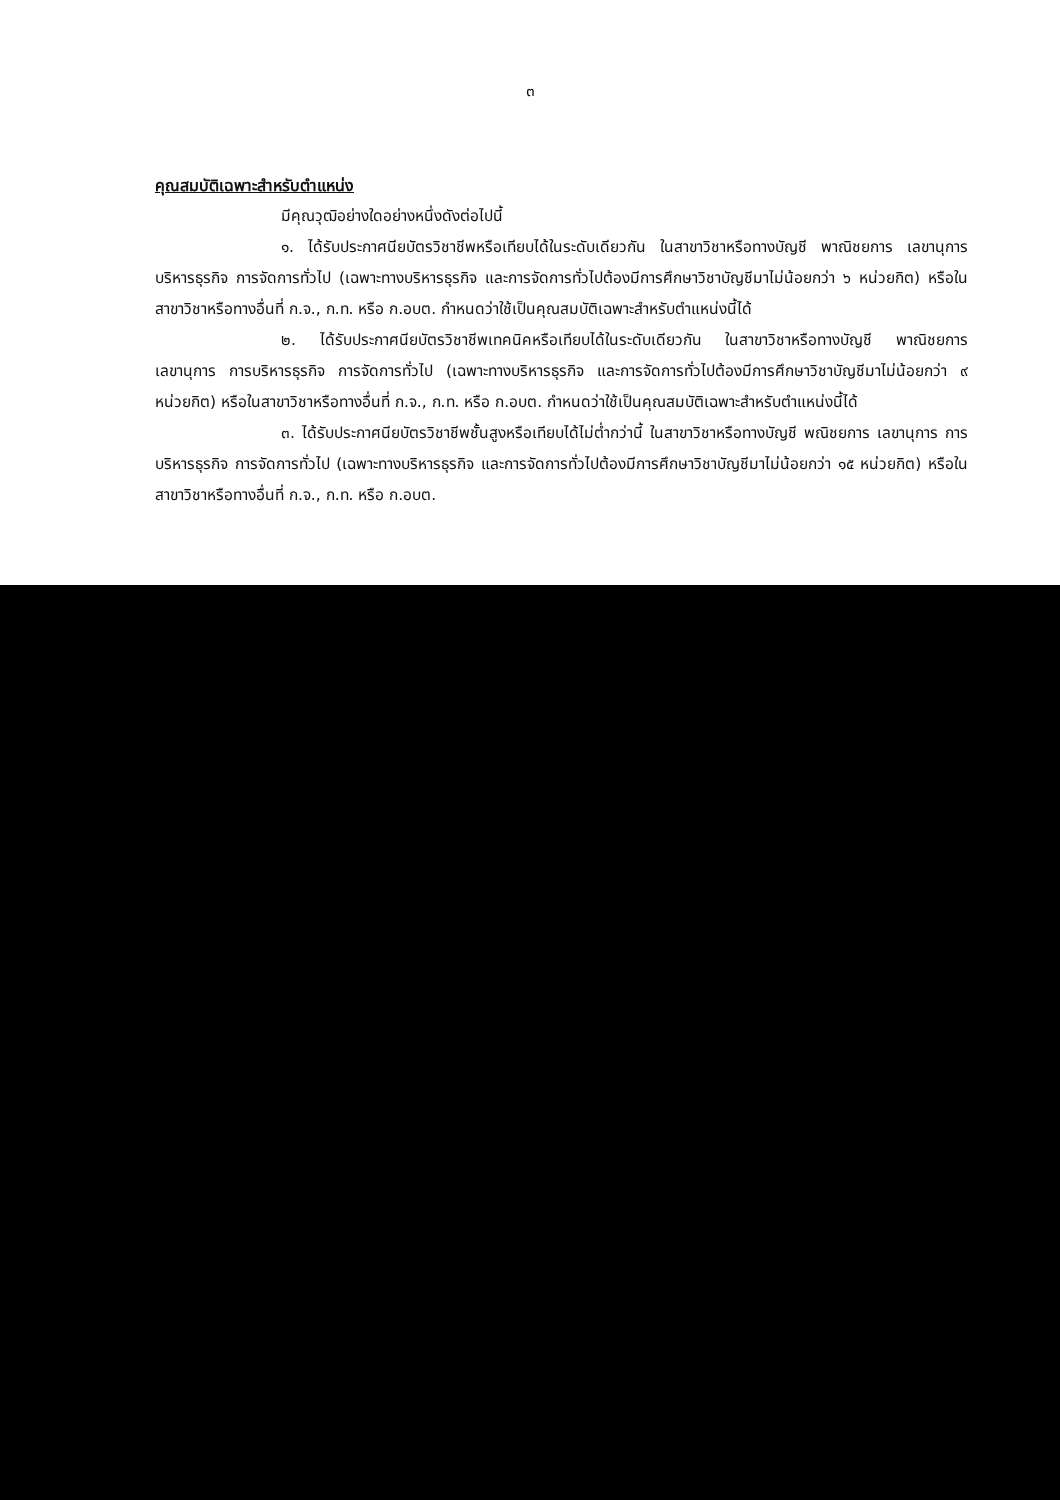๓
คุณสมบัติเฉพาะสำหรับตำแหน่ง
มีคุณวุฒิอย่างใดอย่างหนึ่งดังต่อไปนี้
๑. ได้รับประกาศนียบัตรวิชาชีพหรือเทียบได้ในระดับเดียวกัน ในสาขาวิชาหรือทางบัญชี พาณิชยการ เลขานุการ บริหารธุรกิจ การจัดการทั่วไป (เฉพาะทางบริหารธุรกิจ และการจัดการทั่วไปต้องมีการศึกษาวิชาบัญชีมาไม่น้อยกว่า ๖ หน่วยกิต) หรือในสาขาวิชาหรือทางอื่นที่ ก.จ., ก.ท. หรือ ก.อบต. กำหนดว่าใช้เป็นคุณสมบัติเฉพาะสำหรับตำแหน่งนี้ได้
๒. ได้รับประกาศนียบัตรวิชาชีพเทคนิคหรือเทียบได้ในระดับเดียวกัน ในสาขาวิชาหรือทางบัญชี พาณิชยการ เลขานุการ การบริหารธุรกิจ การจัดการทั่วไป (เฉพาะทางบริหารธุรกิจ และการจัดการทั่วไปต้องมีการศึกษาวิชาบัญชีมาไม่น้อยกว่า ๙ หน่วยกิต) หรือในสาขาวิชาหรือทางอื่นที่ ก.จ., ก.ท. หรือ ก.อบต. กำหนดว่าใช้เป็นคุณสมบัติเฉพาะสำหรับตำแหน่งนี้ได้
๓. ได้รับประกาศนียบัตรวิชาชีพชั้นสูงหรือเทียบได้ไม่ต่ำกว่านี้ ในสาขาวิชาหรือทางบัญชี พณิชยการ เลขานุการ การบริหารธุรกิจ การจัดการทั่วไป (เฉพาะทางบริหารธุรกิจ และการจัดการทั่วไปต้องมีการศึกษาวิชาบัญชีมาไม่น้อยกว่า ๑๕ หน่วยกิต) หรือในสาขาวิชาหรือทางอื่นที่ ก.จ., ก.ท. หรือ ก.อบต.